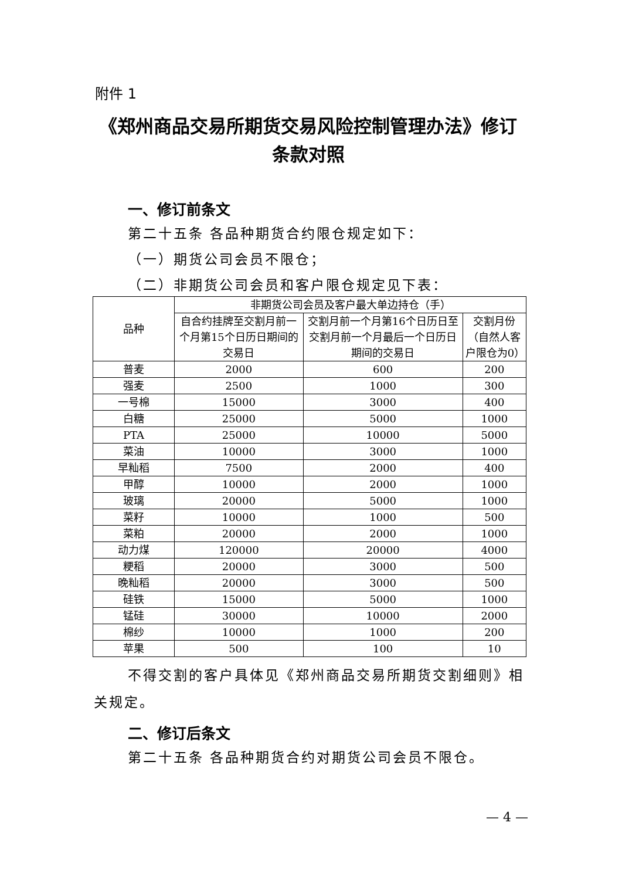附件 1
《郑州商品交易所期货交易风险控制管理办法》修订
条款对照
一、修订前条文
第二十五条 各品种期货合约限仓规定如下：
（一）期货公司会员不限仓；
（二）非期货公司会员和客户限仓规定见下表：
| 品种 | 非期货公司会员及客户最大单边持仓（手） | | |
| --- | --- | --- | --- |
| | 自合约挂牌至交割月前一个月第15个日历日期间的交易日 | 交割月前一个月第16个日历日至交割月前一个月最后一个日历日期间的交易日 | 交割月份 （自然人客户限仓为0） |
| 普麦 | 2000 | 600 | 200 |
| 强麦 | 2500 | 1000 | 300 |
| 一号棉 | 15000 | 3000 | 400 |
| 白糖 | 25000 | 5000 | 1000 |
| PTA | 25000 | 10000 | 5000 |
| 菜油 | 10000 | 3000 | 1000 |
| 早籼稻 | 7500 | 2000 | 400 |
| 甲醇 | 10000 | 2000 | 1000 |
| 玻璃 | 20000 | 5000 | 1000 |
| 菜籽 | 10000 | 1000 | 500 |
| 菜粕 | 20000 | 2000 | 1000 |
| 动力煤 | 120000 | 20000 | 4000 |
| 粳稻 | 20000 | 3000 | 500 |
| 晚籼稻 | 20000 | 3000 | 500 |
| 硅铁 | 15000 | 5000 | 1000 |
| 锰硅 | 30000 | 10000 | 2000 |
| 棉纱 | 10000 | 1000 | 200 |
| 苹果 | 500 | 100 | 10 |
不得交割的客户具体见《郑州商品交易所期货交割细则》相关规定。
二、修订后条文
第二十五条 各品种期货合约对期货公司会员不限仓。
— 4 —